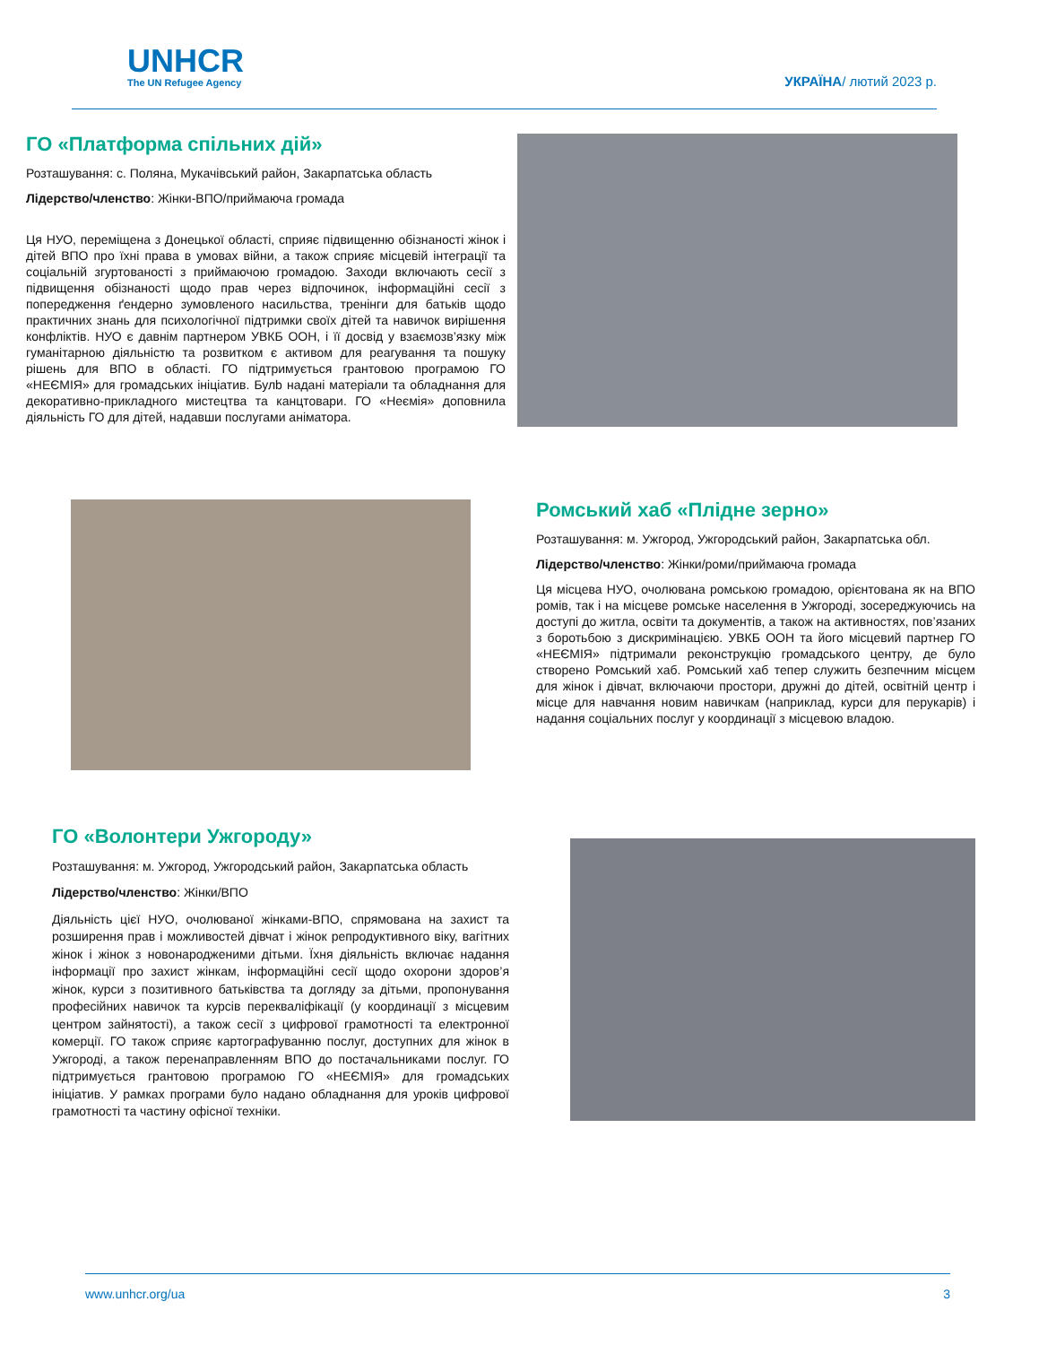UNHCR
The UN Refugee Agency
УКРАЇНА/ лютий 2023 р.
ГО «Платформа спільних дій»
Розташування: с. Поляна, Мукачівський район, Закарпатська область
Лідерство/членство: Жінки-ВПО/приймаюча громада
Ця НУО, переміщена з Донецької області, сприяє підвищенню обізнаності жінок і дітей ВПО про їхні права в умовах війни, а також сприяє місцевій інтеграції та соціальній згуртованості з приймаючою громадою. Заходи включають сесії з підвищення обізнаності щодо прав через відпочинок, інформаційні сесії з попередження ґендерно зумовленого насильства, тренінги для батьків щодо практичних знань для психологічної підтримки своїх дітей та навичок вирішення конфліктів. НУО є давнім партнером УВКБ ООН, і її досвід у взаємозв’язку між гуманітарною діяльністю та розвитком є активом для реагування та пошуку рішень для ВПО в області. ГО підтримується грантовою програмою ГО «НЕЄМІЯ» для громадських ініціатив. Булb надані матеріали та обладнання для декоративно-прикладного мистецтва та канцтовари. ГО «Неємія» доповнила діяльність ГО для дітей, надавши послугами аніматора.
Ромський хаб «Плідне зерно»
Розташування: м. Ужгород, Ужгородський район, Закарпатська обл.
Лідерство/членство: Жінки/роми/приймаюча громада
Ця місцева НУО, очолювана ромською громадою, орієнтована як на ВПО ромів, так і на місцеве ромське населення в Ужгороді, зосереджуючись на доступі до житла, освіти та документів, а також на активностях, пов’язаних з боротьбою з дискримінацією. УВКБ ООН та його місцевий партнер ГО «НЕЄМІЯ» підтримали реконструкцію громадського центру, де було створено Ромський хаб. Ромський хаб тепер служить безпечним місцем для жінок і дівчат, включаючи простори, дружні до дітей, освітній центр і місце для навчання новим навичкам (наприклад, курси для перукарів) і надання соціальних послуг у координації з місцевою владою.
ГО «Волонтери Ужгороду»
Розташування: м. Ужгород, Ужгородський район, Закарпатська область
Лідерство/членство: Жінки/ВПО
Діяльність цієї НУО, очолюваної жінками-ВПО, спрямована на захист та розширення прав і можливостей дівчат і жінок репродуктивного віку, вагітних жінок і жінок з новонародженими дітьми. Їхня діяльність включає надання інформації про захист жінкам, інформаційні сесії щодо охорони здоров’я жінок, курси з позитивного батьківства та догляду за дітьми, пропонування професійних навичок та курсів перекваліфікації (у координації з місцевим центром зайнятості), а також сесії з цифрової грамотності та електронної комерції. ГО також сприяє картографуванню послуг, доступних для жінок в Ужгороді, а також перенаправленням ВПО до постачальниками послуг. ГО підтримується грантовою програмою ГО «НЕЄМІЯ» для громадських ініціатив. У рамках програми було надано обладнання для уроків цифрової грамотності та частину офісної техніки.
www.unhcr.org/ua 3